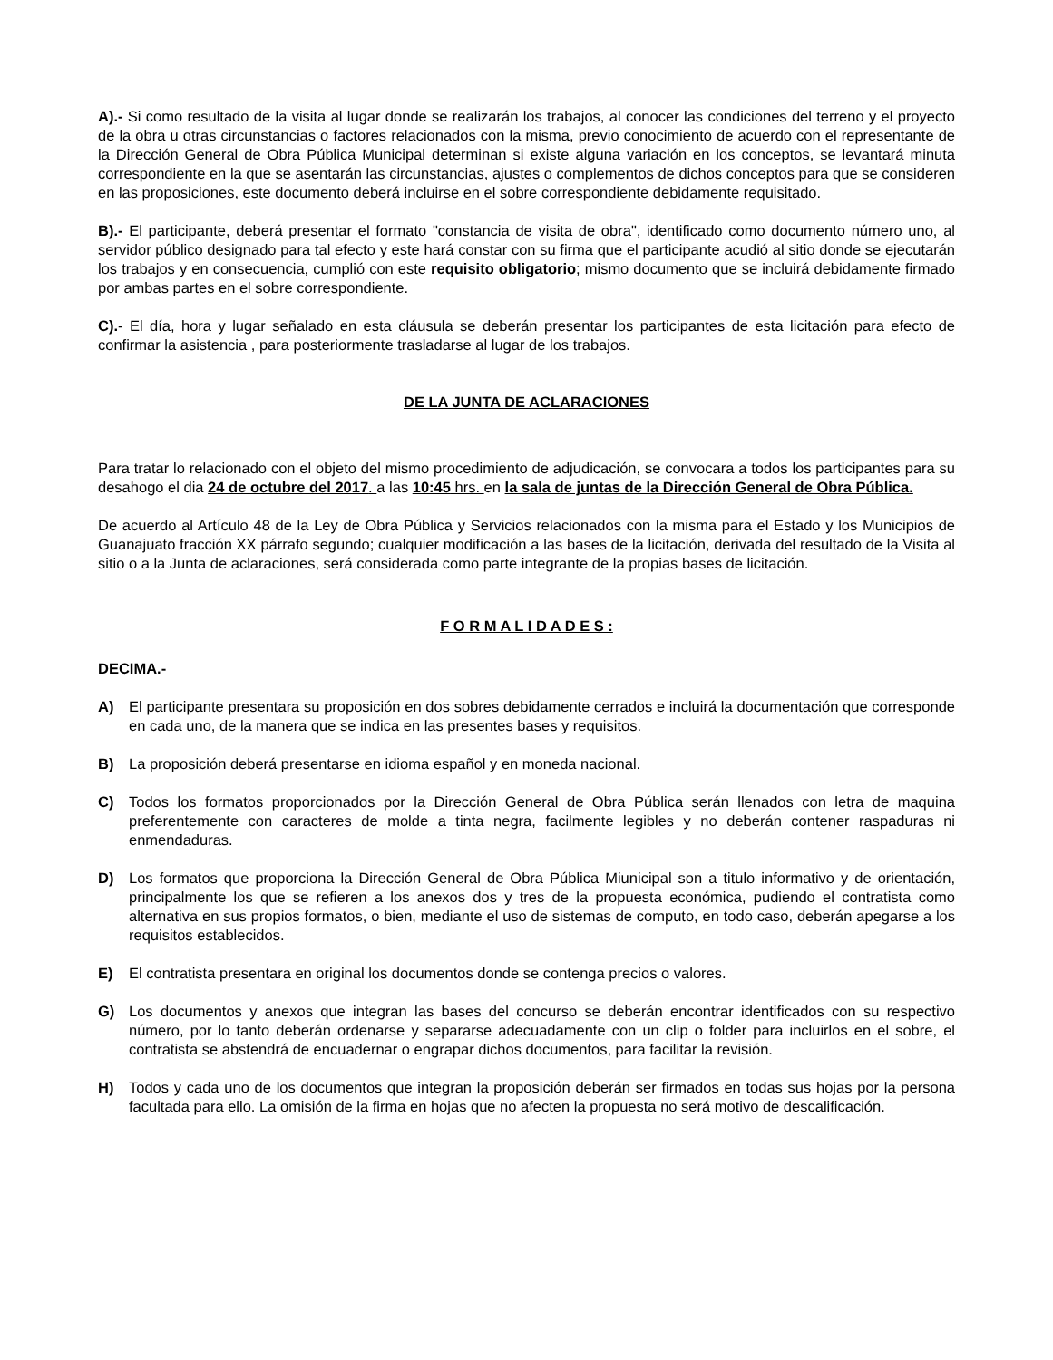A).- Si como resultado de la visita al lugar donde se realizarán los trabajos, al conocer las condiciones del terreno y el proyecto de la obra u otras circunstancias o factores relacionados con la misma, previo conocimiento de acuerdo con el representante de la Dirección General de Obra Pública Municipal determinan si existe alguna variación en los conceptos, se levantará minuta correspondiente en la que se asentarán las circunstancias, ajustes o complementos de dichos conceptos para que se consideren en las proposiciones, este documento deberá incluirse en el sobre correspondiente debidamente requisitado.
B).- El participante, deberá presentar el formato "constancia de visita de obra", identificado como documento número uno, al servidor público designado para tal efecto y este hará constar con su firma que el participante acudió al sitio donde se ejecutarán los trabajos y en consecuencia, cumplió con este requisito obligatorio; mismo documento que se incluirá debidamente firmado por ambas partes en el sobre correspondiente.
C).- El día, hora y lugar señalado en esta cláusula se deberán presentar los participantes de esta licitación para efecto de confirmar la asistencia , para posteriormente trasladarse al lugar de los trabajos.
DE LA JUNTA DE ACLARACIONES
Para tratar lo relacionado con el objeto del mismo procedimiento de adjudicación, se convocara a todos los participantes para su desahogo el dia 24 de octubre del 2017. a las 10:45 hrs. en la sala de juntas de la Dirección General de Obra Pública.
De acuerdo al Artículo 48 de la Ley de Obra Pública y Servicios relacionados con la misma para el Estado y los Municipios de Guanajuato fracción XX párrafo segundo; cualquier modificación a las bases de la licitación, derivada del resultado de la Visita al sitio o a la Junta de aclaraciones, será considerada como parte integrante de la propias bases de licitación.
F O R M A L I D A D E S :
DECIMA.-
A) El participante presentara su proposición en dos sobres debidamente cerrados e incluirá la documentación que corresponde en cada uno, de la manera que se indica en las presentes bases y requisitos.
B) La proposición deberá presentarse en idioma español y en moneda nacional.
C) Todos los formatos proporcionados por la Dirección General de Obra Pública serán llenados con letra de maquina preferentemente con caracteres de molde a tinta negra, facilmente legibles y no deberán contener raspaduras ni enmendaduras.
D) Los formatos que proporciona la Dirección General de Obra Pública Miunicipal son a titulo informativo y de orientación, principalmente los que se refieren a los anexos dos y tres de la propuesta económica, pudiendo el contratista como alternativa en sus propios formatos, o bien, mediante el uso de sistemas de computo, en todo caso, deberán apegarse a los requisitos establecidos.
E) El contratista presentara en original los documentos donde se contenga precios o valores.
G) Los documentos y anexos que integran las bases del concurso se deberán encontrar identificados con su respectivo número, por lo tanto deberán ordenarse y separarse adecuadamente con un clip o folder para incluirlos en el sobre, el contratista se abstendrá de encuadernar o engrapar dichos documentos, para facilitar la revisión.
H) Todos y cada uno de los documentos que integran la proposición deberán ser firmados en todas sus hojas por la persona facultada para ello. La omisión de la firma en hojas que no afecten la propuesta no será motivo de descalificación.